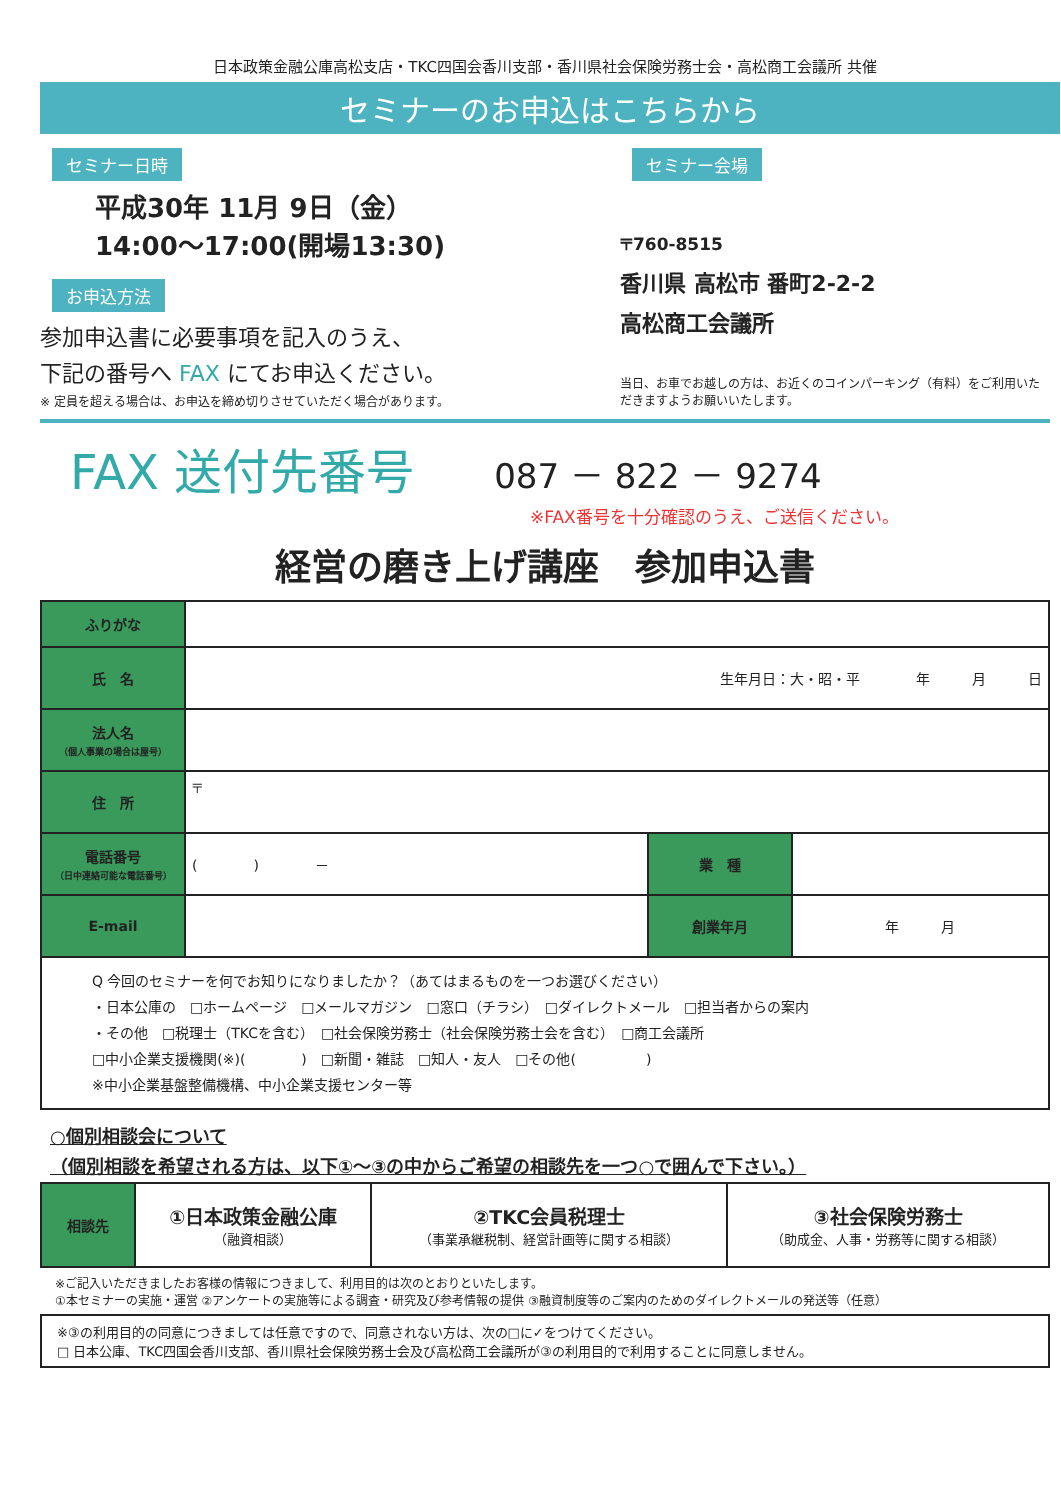日本政策金融公庫高松支店・TKC四国会香川支部・香川県社会保険労務士会・高松商工会議所 共催
セミナーのお申込はこちらから
セミナー日時
平成30年 11月 9日（金）
14:00～17:00(開場13:30)
お申込方法
参加申込書に必要事項を記入のうえ、
下記の番号へ FAX にてお申込ください。
※ 定員を超える場合は、お申込を締め切りさせていただく場合があります。
セミナー会場
〒760-8515
香川県 高松市 番町2-2-2
高松商工会議所
当日、お車でお越しの方は、お近くのコインパーキング（有料）をご利用いただきますようお願いいたします。
FAX 送付先番号 087 － 822 － 9274
※FAX番号を十分確認のうえ、ご送信ください。
経営の磨き上げ講座　参加申込書
| ふりがな | | | |
| 氏 名 | 生年月日：大・昭・平 年 月 日 | | |
| 法人名 （個人事業の場合は屋号） | | | |
| 住 所 | 〒 | | |
| 電話番号 （日中連絡可能な電話番号） | ( ) － | 業 種 | |
| E-mail | | 創業年月 | 年 月 |
| Q 今回のセミナーを何でお知りになりましたか？（あてはまるものを一つお選びください） ・日本公庫の □ホームページ □メールマガジン □窓口（チラシ） □ダイレクトメール □担当者からの案内 ・その他 □税理士（TKCを含む） □社会保険労務士（社会保険労務士会を含む） □商工会議所 □中小企業支援機関(※)( ) □新聞・雑誌 □知人・友人 □その他( ) ※中小企業基盤整備機構、中小企業支援センター等 | | | |
○個別相談会について
（個別相談を希望される方は、以下①～③の中からご希望の相談先を一つ○で囲んで下さい。）
| 相談先 | ①日本政策金融公庫 （融資相談） | ②TKC会員税理士 （事業承継税制、経営計画等に関する相談） | ③社会保険労務士 （助成金、人事・労務等に関する相談） |
※ご記入いただきましたお客様の情報につきまして、利用目的は次のとおりといたします。
①本セミナーの実施・運営 ②アンケートの実施等による調査・研究及び参考情報の提供 ③融資制度等のご案内のためのダイレクトメールの発送等（任意）
※③の利用目的の同意につきましては任意ですので、同意されない方は、次の□に✓をつけてください。
□ 日本公庫、TKC四国会香川支部、香川県社会保険労務士会及び高松商工会議所が③の利用目的で利用することに同意しません。